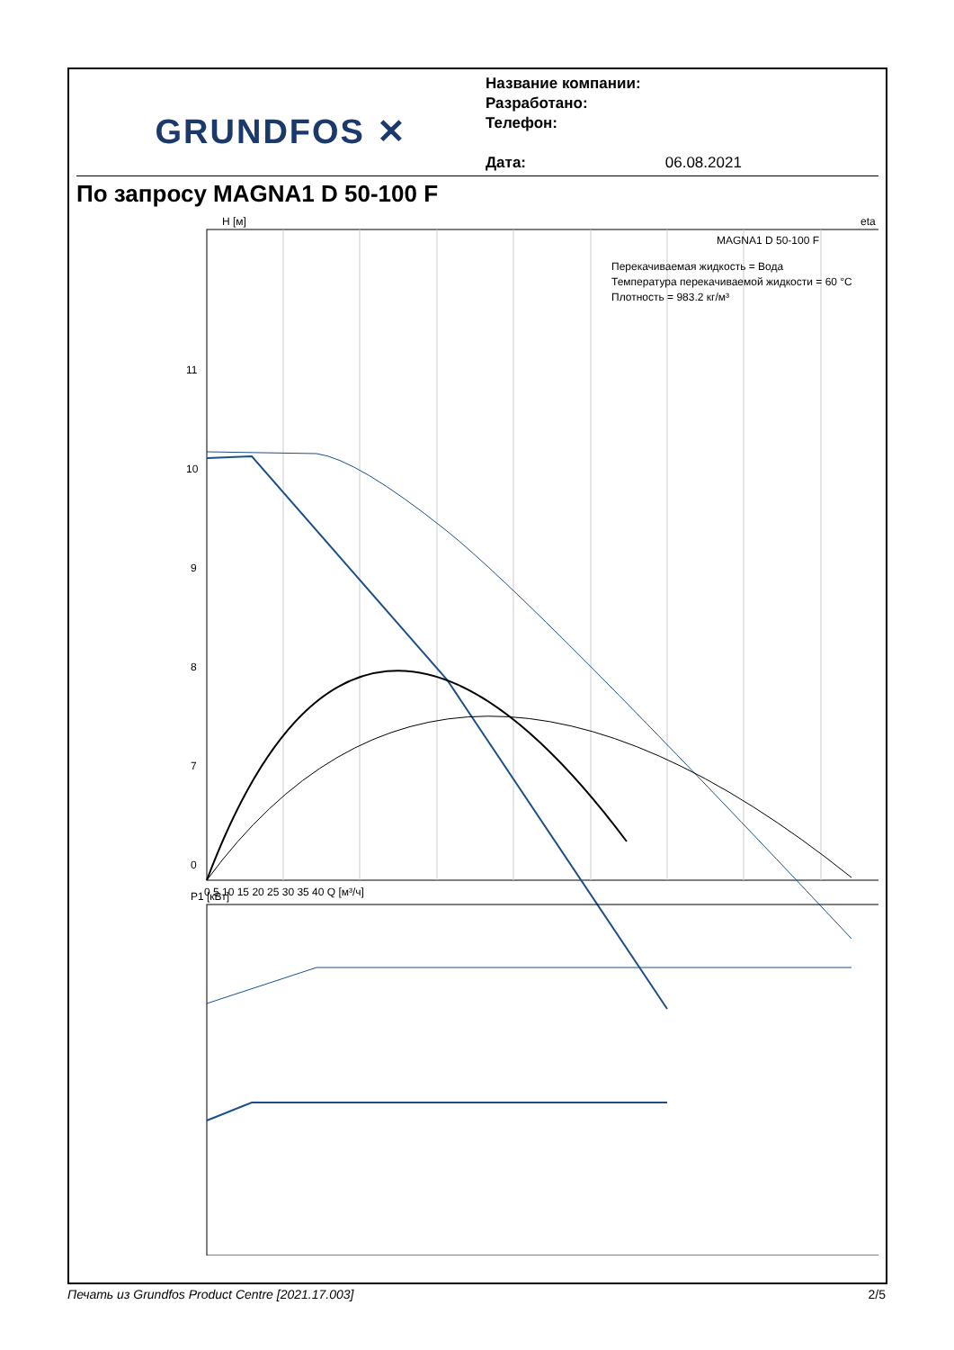GRUNDFOS ✕
Название компании:
Разработано:
Телефон:
Дата: 06.08.2021
По запросу MAGNA1 D 50-100 F
H [м]
eta [%]
MAGNA1 D 50-100 F
Перекачиваемая жидкость = Вода
Температура перекачиваемой жидкости = 60 °C
Плотность = 983.2 кг/м³
11
10
9
8
7
0
0 5 10 15 20 25 30 35 40 Q [м³/ч]
P1 [кВт]
Печать из Grundfos Product Centre [2021.17.003] 2/5